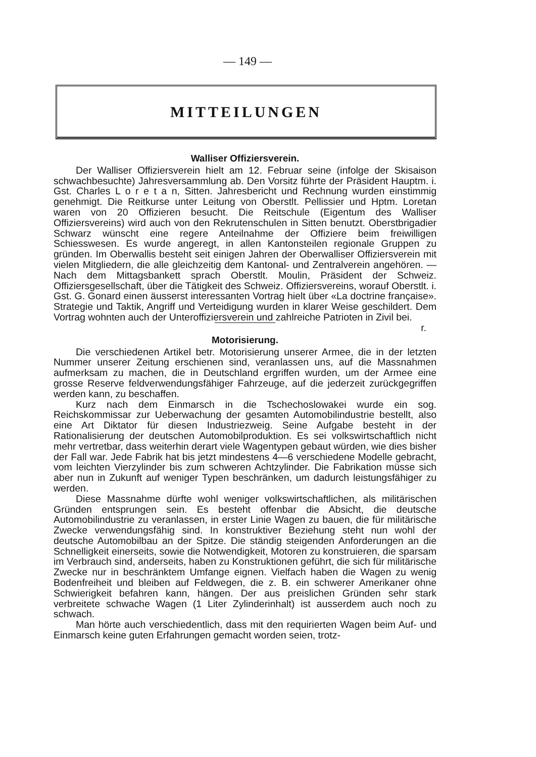— 149 —
MITTEILUNGEN
Walliser Offiziersverein.
Der Walliser Offiziersverein hielt am 12. Februar seine (infolge der Skisaison schwachbesuchte) Jahresversammlung ab. Den Vorsitz führte der Präsident Hauptm. i. Gst. Charles L o r e t a n, Sitten. Jahresbericht und Rechnung wurden einstimmig genehmigt. Die Reitkurse unter Leitung von Oberstlt. Pellissier und Hptm. Loretan waren von 20 Offizieren besucht. Die Reitschule (Eigentum des Walliser Offiziersvereins) wird auch von den Rekrutenschulen in Sitten benutzt. Oberstbrigadier Schwarz wünscht eine regere Anteilnahme der Offiziere beim freiwilligen Schiesswesen. Es wurde angeregt, in allen Kantonsteilen regionale Gruppen zu gründen. Im Oberwallis besteht seit einigen Jahren der Oberwalliser Offiziersverein mit vielen Mitgliedern, die alle gleichzeitig dem Kantonal- und Zentralverein angehören. — Nach dem Mittagsbankett sprach Oberstlt. Moulin, Präsident der Schweiz. Offiziersgesellschaft, über die Tätigkeit des Schweiz. Offiziersvereins, worauf Oberstlt. i. Gst. G. Gonard einen äusserst interessanten Vortrag hielt über «La doctrine française». Strategie und Taktik, Angriff und Verteidigung wurden in klarer Weise geschildert. Dem Vortrag wohnten auch der Unteroffiziersverein und zahlreiche Patrioten in Zivil bei. r.
Motorisierung.
Die verschiedenen Artikel betr. Motorisierung unserer Armee, die in der letzten Nummer unserer Zeitung erschienen sind, veranlassen uns, auf die Massnahmen aufmerksam zu machen, die in Deutschland ergriffen wurden, um der Armee eine grosse Reserve feldverwendungsfähiger Fahrzeuge, auf die jederzeit zurückgegriffen werden kann, zu beschaffen.
Kurz nach dem Einmarsch in die Tschechoslowakei wurde ein sog. Reichskommissar zur Ueberwachung der gesamten Automobilindustrie bestellt, also eine Art Diktator für diesen Industriezweig. Seine Aufgabe besteht in der Rationalisierung der deutschen Automobilproduktion. Es sei volkswirtschaftlich nicht mehr vertretbar, dass weiterhin derart viele Wagentypen gebaut würden, wie dies bisher der Fall war. Jede Fabrik hat bis jetzt mindestens 4—6 verschiedene Modelle gebracht, vom leichten Vierzylinder bis zum schweren Achtzylinder. Die Fabrikation müsse sich aber nun in Zukunft auf weniger Typen beschränken, um dadurch leistungsfähiger zu werden.
Diese Massnahme dürfte wohl weniger volkswirtschaftlichen, als militärischen Gründen entsprungen sein. Es besteht offenbar die Absicht, die deutsche Automobilindustrie zu veranlassen, in erster Linie Wagen zu bauen, die für militärische Zwecke verwendungsfähig sind. In konstruktiver Beziehung steht nun wohl der deutsche Automobilbau an der Spitze. Die ständig steigenden Anforderungen an die Schnelligkeit einerseits, sowie die Notwendigkeit, Motoren zu konstruieren, die sparsam im Verbrauch sind, anderseits, haben zu Konstruktionen geführt, die sich für militärische Zwecke nur in beschränktem Umfange eignen. Vielfach haben die Wagen zu wenig Bodenfreiheit und bleiben auf Feldwegen, die z. B. ein schwerer Amerikaner ohne Schwierigkeit befahren kann, hängen. Der aus preislichen Gründen sehr stark verbreitete schwache Wagen (1 Liter Zylinderinhalt) ist ausserdem auch noch zu schwach.
Man hörte auch verschiedentlich, dass mit den requirierten Wagen beim Auf- und Einmarsch keine guten Erfahrungen gemacht worden seien, trotz-